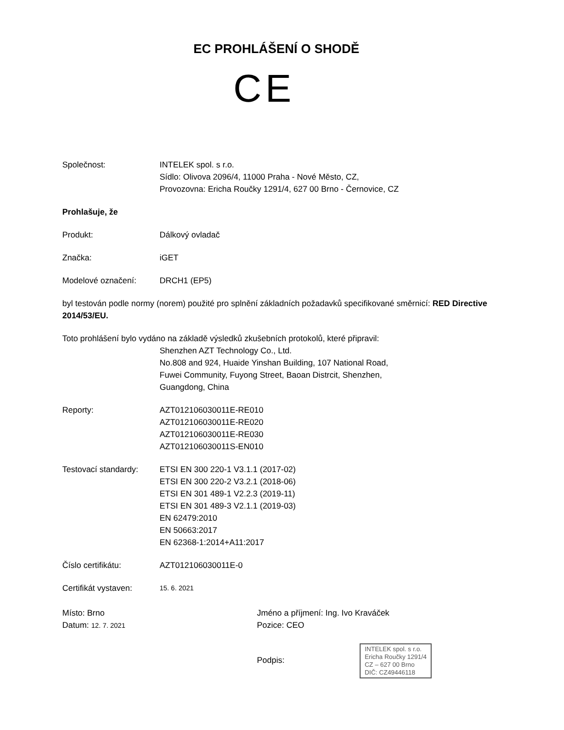EC PROHLÁŠENÍ O SHODĚ
CE
Společnost: INTELEK spol. s r.o.
Sídlo: Olivova 2096/4, 11000 Praha - Nové Město, CZ,
Provozovna: Ericha Roučky 1291/4, 627 00 Brno - Černovice, CZ
Prohlašuje, že
Produkt: Dálkový ovladač
Značka: iGET
Modelové označení: DRCH1 (EP5)
byl testován podle normy (norem) použité pro splnění základních požadavků specifikované směrnicí: RED Directive 2014/53/EU.
Toto prohlášení bylo vydáno na základě výsledků zkušebních protokolů, které připravil:
Shenzhen AZT Technology Co., Ltd.
No.808 and 924, Huaide Yinshan Building, 107 National Road,
Fuwei Community, Fuyong Street, Baoan Distrcit, Shenzhen,
Guangdong, China
Reporty: AZT012106030011E-RE010
AZT012106030011E-RE020
AZT012106030011E-RE030
AZT012106030011S-EN010
Testovací standardy:
ETSI EN 300 220-1 V3.1.1 (2017-02)
ETSI EN 300 220-2 V3.2.1 (2018-06)
ETSI EN 301 489-1 V2.2.3 (2019-11)
ETSI EN 301 489-3 V2.1.1 (2019-03)
EN 62479:2010
EN 50663:2017
EN 62368-1:2014+A11:2017
Číslo certifikátu: AZT012106030011E-0
Certifikát vystaven:
15. 6. 2021
Místo: Brno
Datum: 12. 7. 2021
Jméno a příjmení: Ing. Ivo Kraváček
Pozice: CEO
Podpis: INTELEK spol. s r.o.
Ericha Roučky 1291/4
CZ – 627 00 Brno
DIČ: CZ49446118